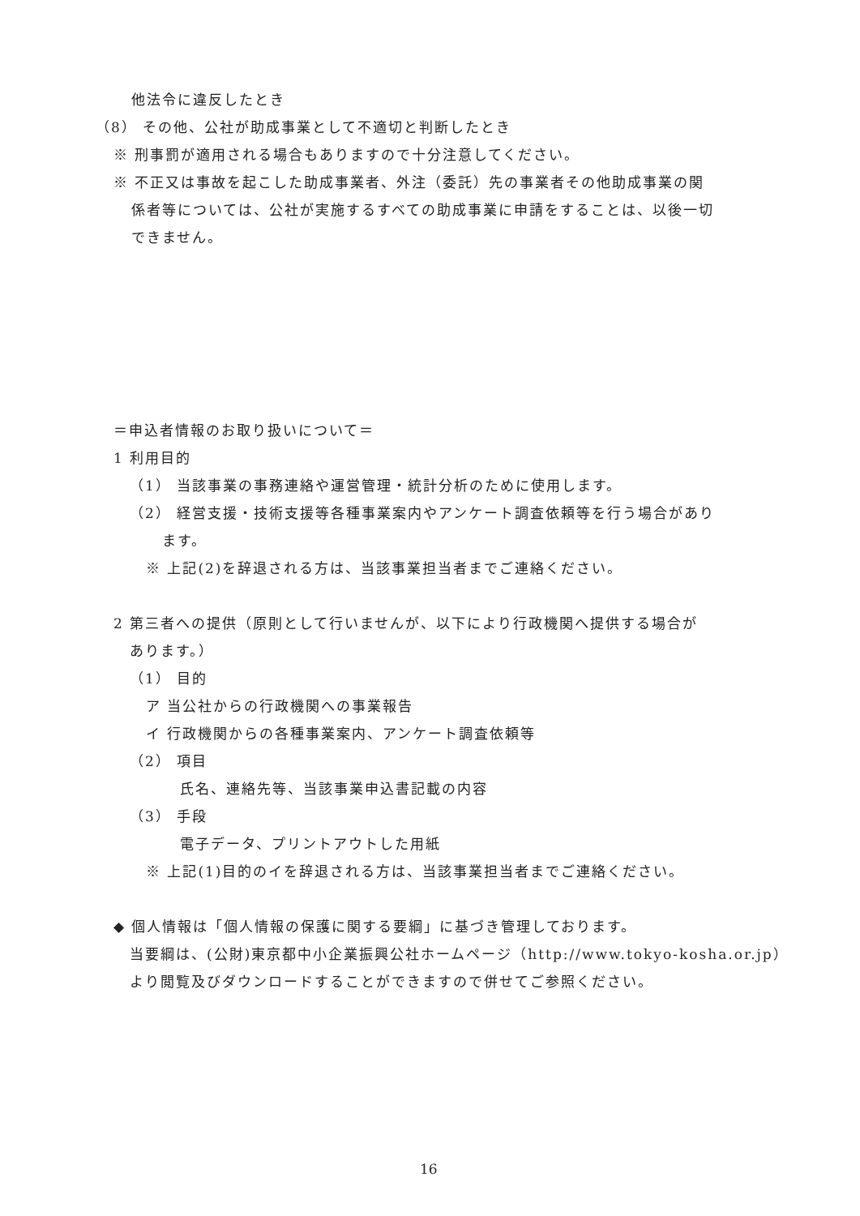他法令に違反したとき
（8） その他、公社が助成事業として不適切と判断したとき
※ 刑事罰が適用される場合もありますので十分注意してください。
※ 不正又は事故を起こした助成事業者、外注（委託）先の事業者その他助成事業の関
係者等については、公社が実施するすべての助成事業に申請をすることは、以後一切
できません。
＝申込者情報のお取り扱いについて＝
1 利用目的
（1） 当該事業の事務連絡や運営管理・統計分析のために使用します。
（2） 経営支援・技術支援等各種事業案内やアンケート調査依頼等を行う場合があり
ます。
※ 上記(2)を辞退される方は、当該事業担当者までご連絡ください。
2 第三者への提供（原則として行いませんが、以下により行政機関へ提供する場合が
あります。）
（1） 目的
ア 当公社からの行政機関への事業報告
イ 行政機関からの各種事業案内、アンケート調査依頼等
（2） 項目
氏名、連絡先等、当該事業申込書記載の内容
（3） 手段
電子データ、プリントアウトした用紙
※ 上記(1)目的のイを辞退される方は、当該事業担当者までご連絡ください。
◆ 個人情報は「個人情報の保護に関する要綱」に基づき管理しております。
当要綱は、(公財)東京都中小企業振興公社ホームページ（http://www.tokyo-kosha.or.jp）
より閲覧及びダウンロードすることができますので併せてご参照ください。
16